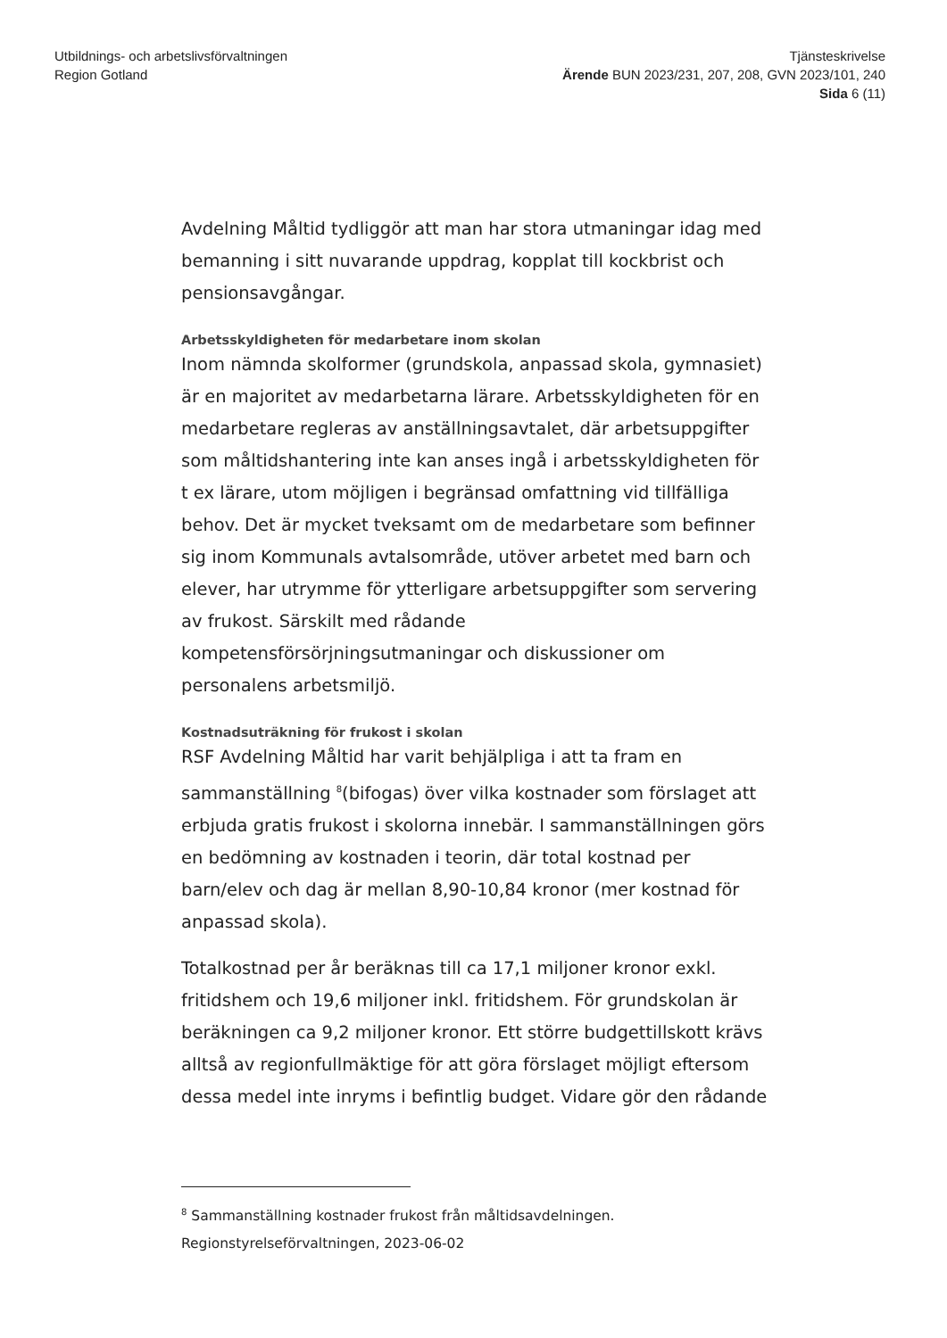Utbildnings- och arbetslivsförvaltningen
Region Gotland
Tjänsteskrivelse
Ärende BUN 2023/231, 207, 208, GVN 2023/101, 240
Sida 6 (11)
Avdelning Måltid tydliggör att man har stora utmaningar idag med bemanning i sitt nuvarande uppdrag, kopplat till kockbrist och pensionsavgångar.
Arbetsskyldigheten för medarbetare inom skolan
Inom nämnda skolformer (grundskola, anpassad skola, gymnasiet) är en majoritet av medarbetarna lärare. Arbetsskyldigheten för en medarbetare regleras av anställningsavtalet, där arbetsuppgifter som måltidshantering inte kan anses ingå i arbetsskyldigheten för t ex lärare, utom möjligen i begränsad omfattning vid tillfälliga behov. Det är mycket tveksamt om de medarbetare som befinner sig inom Kommunals avtalsområde, utöver arbetet med barn och elever, har utrymme för ytterligare arbetsuppgifter som servering av frukost. Särskilt med rådande kompetensförsörjningsutmaningar och diskussioner om personalens arbetsmiljö.
Kostnadsuträkning för frukost i skolan
RSF Avdelning Måltid har varit behjälpliga i att ta fram en sammanställning <sup>8</sup>(bifogas) över vilka kostnader som förslaget att erbjuda gratis frukost i skolorna innebär. I sammanställningen görs en bedömning av kostnaden i teorin, där total kostnad per barn/elev och dag är mellan 8,90-10,84 kronor (mer kostnad för anpassad skola).
Totalkostnad per år beräknas till ca 17,1 miljoner kronor exkl. fritidshem och 19,6 miljoner inkl. fritidshem. För grundskolan är beräkningen ca 9,2 miljoner kronor. Ett större budgettillskott krävs alltså av regionfullmäktige för att göra förslaget möjligt eftersom dessa medel inte inryms i befintlig budget. Vidare gör den rådande
<sup>8</sup> Sammanställning kostnader frukost från måltidsavdelningen.
Regionstyrelseförvaltningen, 2023-06-02